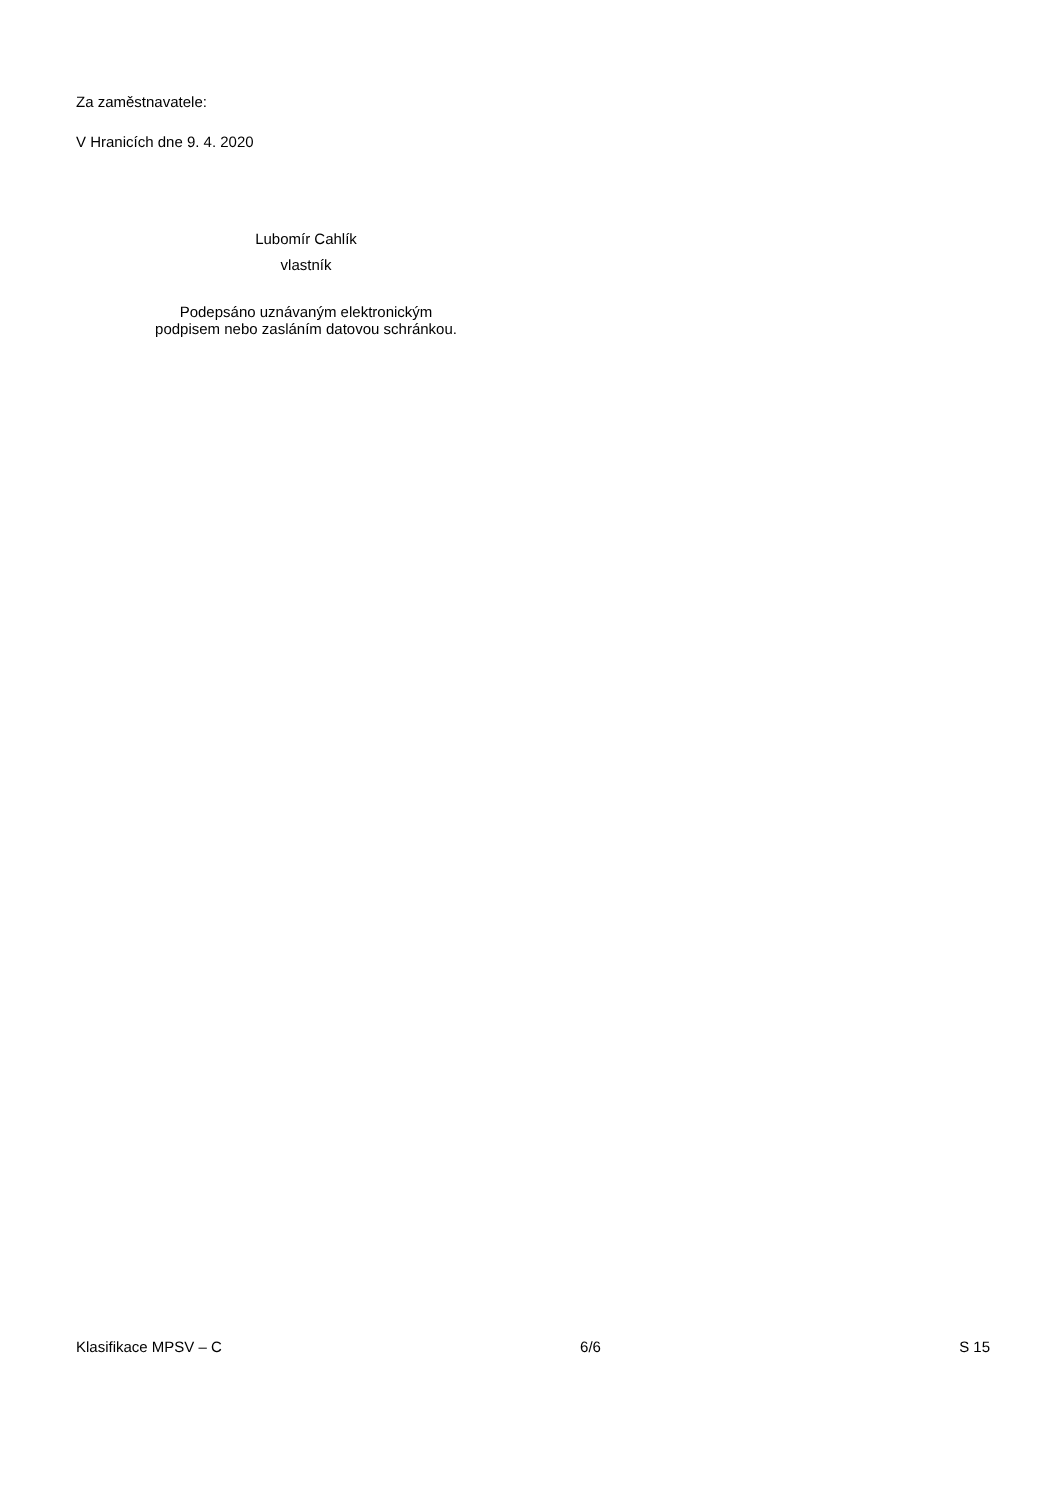Za zaměstnavatele:
V Hranicích dne 9. 4. 2020
Lubomír Cahlík
vlastník
Podepsáno uznávaným elektronickým
podpisem nebo zasláním datovou schránkou.
Klasifikace MPSV – C 6/6 S 15